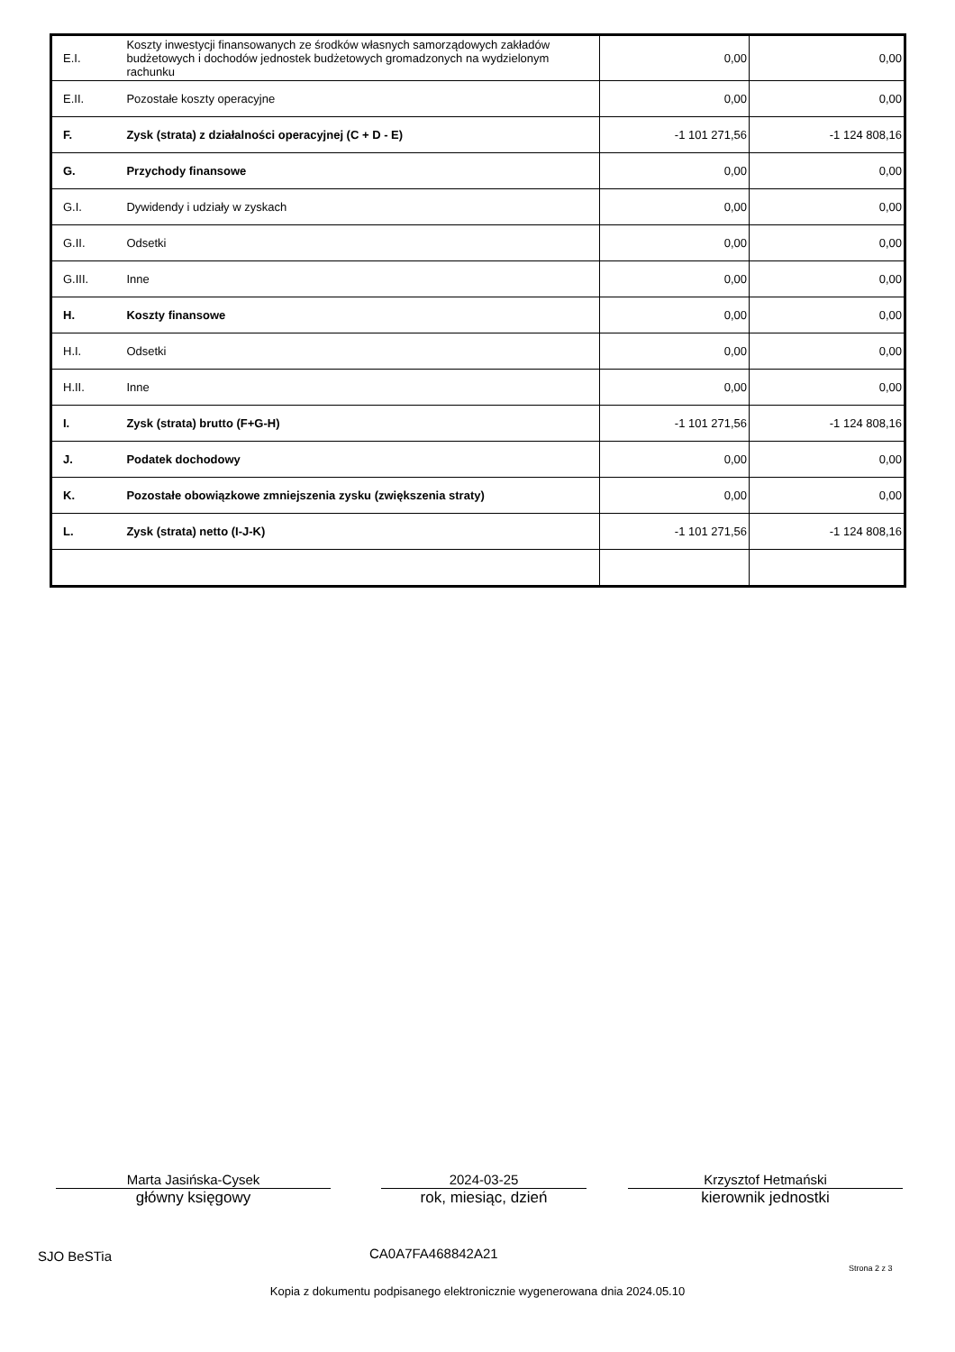| E.I. | Koszty inwestycji finansowanych ze środków własnych samorządowych zakładów budżetowych i dochodów jednostek budżetowych gromadzonych na wydzielonym rachunku | 0,00 | 0,00 |
| E.II. | Pozostałe koszty operacyjne | 0,00 | 0,00 |
| F. | Zysk (strata) z działalności operacyjnej (C + D - E) | -1 101 271,56 | -1 124 808,16 |
| G. | Przychody finansowe | 0,00 | 0,00 |
| G.I. | Dywidendy i udziały w zyskach | 0,00 | 0,00 |
| G.II. | Odsetki | 0,00 | 0,00 |
| G.III. | Inne | 0,00 | 0,00 |
| H. | Koszty finansowe | 0,00 | 0,00 |
| H.I. | Odsetki | 0,00 | 0,00 |
| H.II. | Inne | 0,00 | 0,00 |
| I. | Zysk (strata) brutto (F+G-H) | -1 101 271,56 | -1 124 808,16 |
| J. | Podatek dochodowy | 0,00 | 0,00 |
| K. | Pozostałe obowiązkowe zmniejszenia zysku (zwiększenia straty) | 0,00 | 0,00 |
| L. | Zysk (strata) netto (I-J-K) | -1 101 271,56 | -1 124 808,16 |
Marta Jasińska-Cysek
główny księgowy
2024-03-25
rok, miesiąc, dzień
Krzysztof Hetmański
kierownik jednostki
SJO BeSTia CA0A7FA468842A21
Strona 2 z 3
Kopia z dokumentu podpisanego elektronicznie wygenerowana dnia 2024.05.10